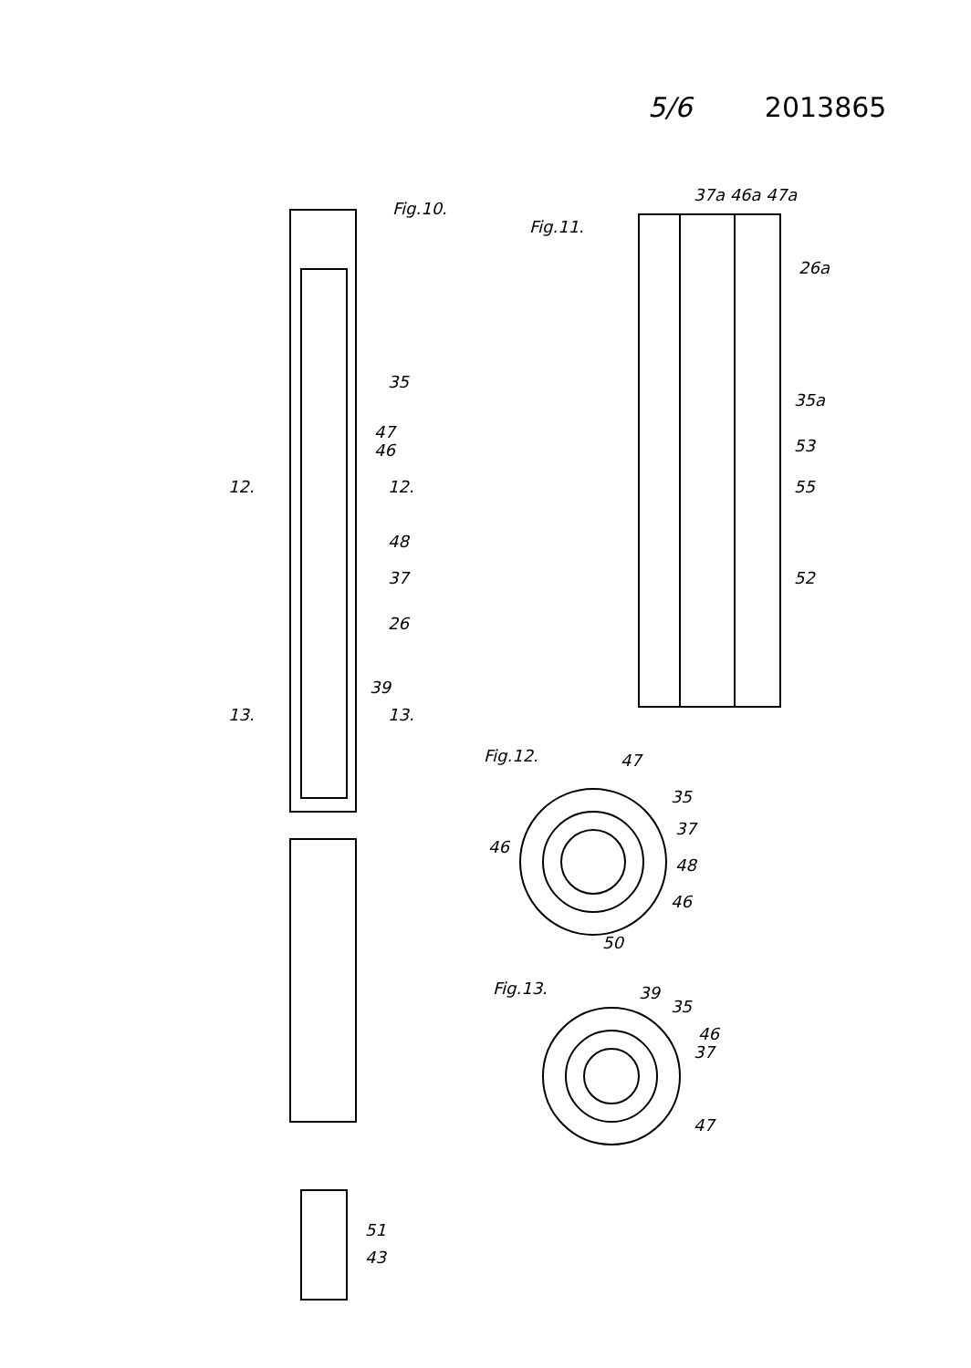5/6 2013865
Fig.10.
Fig.11.
37a 46a 47a
26a
35
47
46
12.
12.
48
37
26
39
13.
13.
35a
53
55
52
Fig.12.
47
35
37
46
48
46
50
Fig.13.
39
35
46
37
47
51
43